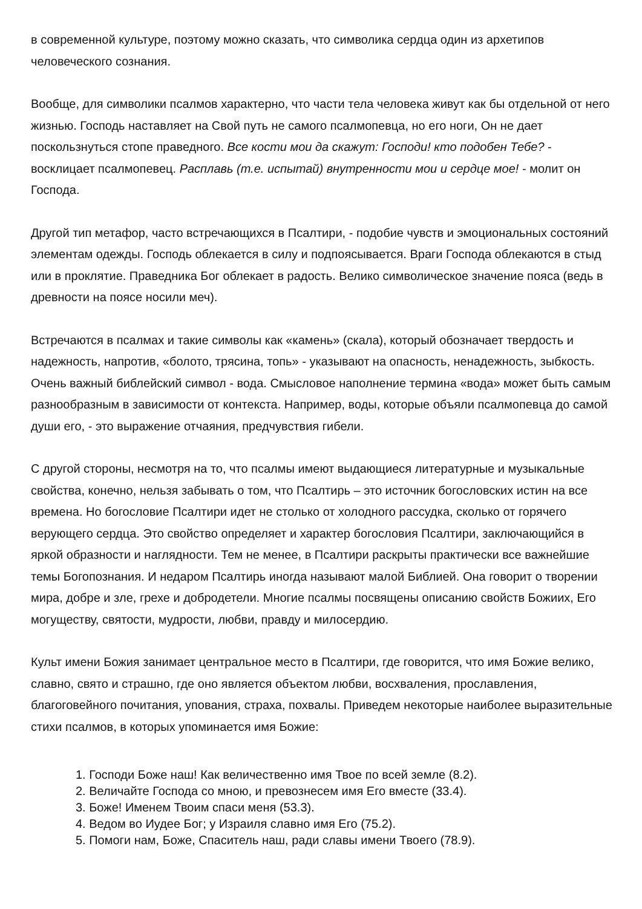в современной культуре, поэтому можно сказать, что символика сердца один из архетипов человеческого сознания.
Вообще, для символики псалмов характерно, что части тела человека живут как бы отдельной от него жизнью. Господь наставляет на Свой путь не самого псалмопевца, но его ноги, Он не дает поскользнуться стопе праведного. Все кости мои да скажут: Господи! кто подобен Тебе? - восклицает псалмопевец. Расплавь (т.е. испытай) внутренности мои и сердце мое! - молит он Господа.
Другой тип метафор, часто встречающихся в Псалтири, - подобие чувств и эмоциональных состояний элементам одежды. Господь облекается в силу и подпоясывается. Враги Господа облекаются в стыд или в проклятие. Праведника Бог облекает в радость. Велико символическое значение пояса (ведь в древности на поясе носили меч).
Встречаются в псалмах и такие символы как «камень» (скала), который обозначает твердость и надежность, напротив, «болото, трясина, топь» - указывают на опасность, ненадежность, зыбкость. Очень важный библейский символ - вода. Смысловое наполнение термина «вода» может быть самым разнообразным в зависимости от контекста. Например, воды, которые объяли псалмопевца до самой души его, - это выражение отчаяния, предчувствия гибели.
С другой стороны, несмотря на то, что псалмы имеют выдающиеся литературные и музыкальные свойства, конечно, нельзя забывать о том, что Псалтирь – это источник богословских истин на все времена. Но богословие Псалтири идет не столько от холодного рассудка, сколько от горячего верующего сердца. Это свойство определяет и характер богословия Псалтири, заключающийся в яркой образности и наглядности. Тем не менее, в Псалтири раскрыты практически все важнейшие темы Богопознания. И недаром Псалтирь иногда называют малой Библией. Она говорит о творении мира, добре и зле, грехе и добродетели. Многие псалмы посвящены описанию свойств Божиих, Его могуществу, святости, мудрости, любви, правду и милосердию.
Культ имени Божия занимает центральное место в Псалтири, где говорится, что имя Божие велико, славно, свято и страшно, где оно является объектом любви, восхваления, прославления, благоговейного почитания, упования, страха, похвалы. Приведем некоторые наиболее выразительные стихи псалмов, в которых упоминается имя Божие:
1. Господи Боже наш! Как величественно имя Твое по всей земле (8.2).
2. Величайте Господа со мною, и превознесем имя Его вместе (33.4).
3. Боже! Именем Твоим спаси меня (53.3).
4. Ведом во Иудее Бог; у Израиля славно имя Его (75.2).
5. Помоги нам, Боже, Спаситель наш, ради славы имени Твоего (78.9).